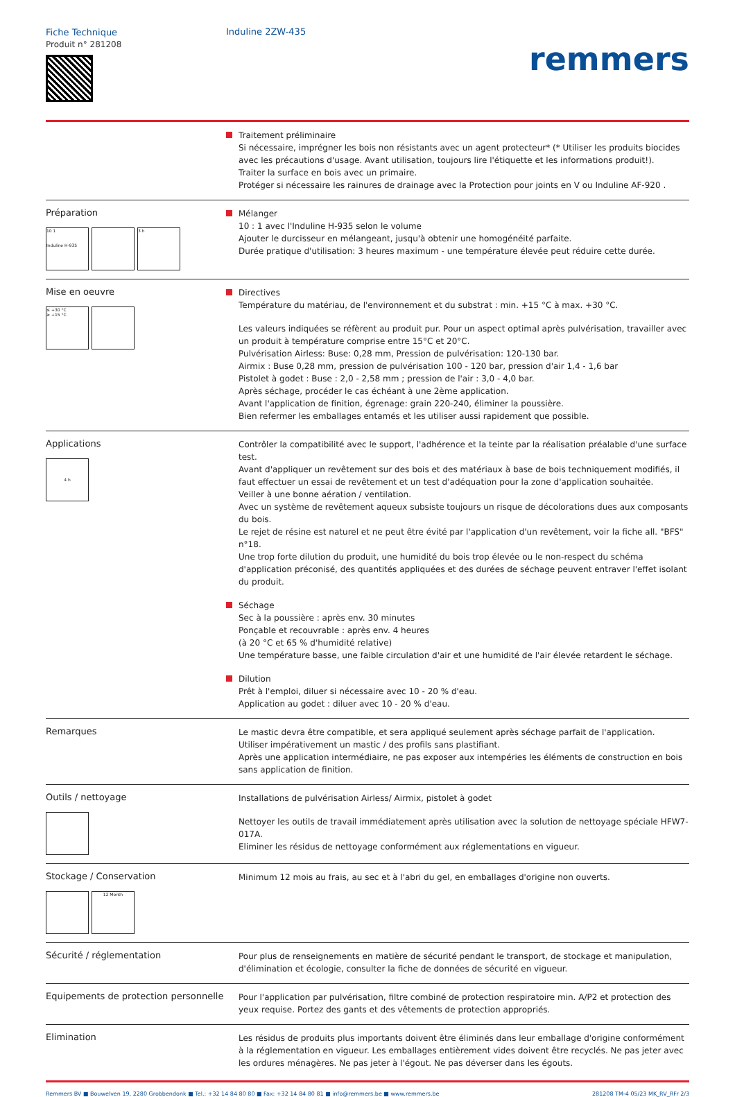Fiche Technique
Produit n° 281208
Induline 2ZW-435
remmers
Traitement préliminaire
Si nécessaire, imprégner les bois non résistants avec un agent protecteur* (* Utiliser les produits biocides avec les précautions d'usage. Avant utilisation, toujours lire l'étiquette et les informations produit!).
Traiter la surface en bois avec un primaire.
Protéger si nécessaire les rainures de drainage avec la Protection pour joints en V ou Induline AF-920 .
Préparation
10 1
Induline H-935
3 h
Mélanger
10 : 1 avec l'Induline H-935 selon le volume
Ajouter le durcisseur en mélangeant, jusqu'à obtenir une homogénéité parfaite.
Durée pratique d'utilisation: 3 heures maximum - une température élevée peut réduire cette durée.
Mise en oeuvre
≤ +30 °C
≥ +15 °C
Directives
Température du matériau, de l'environnement et du substrat : min. +15 °C à max. +30 °C.
Les valeurs indiquées se réfèrent au produit pur. Pour un aspect optimal après pulvérisation, travailler avec un produit à température comprise entre 15°C et 20°C.
Pulvérisation Airless: Buse: 0,28 mm, Pression de pulvérisation: 120-130 bar.
Airmix : Buse 0,28 mm, pression de pulvérisation 100 - 120 bar, pression d'air 1,4 - 1,6 bar
Pistolet à godet : Buse : 2,0 - 2,58 mm ; pression de l'air : 3,0 - 4,0 bar.
Après séchage, procéder le cas échéant à une 2ème application.
Avant l'application de finition, égrenage: grain 220-240, éliminer la poussière.
Bien refermer les emballages entamés et les utiliser aussi rapidement que possible.
Applications
4 h
Contrôler la compatibilité avec le support, l'adhérence et la teinte par la réalisation préalable d'une surface test.
Avant d'appliquer un revêtement sur des bois et des matériaux à base de bois techniquement modifiés, il faut effectuer un essai de revêtement et un test d'adéquation pour la zone d'application souhaitée.
Veiller à une bonne aération / ventilation.
Avec un système de revêtement aqueux subsiste toujours un risque de décolorations dues aux composants du bois.
Le rejet de résine est naturel et ne peut être évité par l'application d'un revêtement, voir la fiche all. "BFS" n°18.
Une trop forte dilution du produit, une humidité du bois trop élevée ou le non-respect du schéma d'application préconisé, des quantités appliquées et des durées de séchage peuvent entraver l'effet isolant du produit.
Séchage
Sec à la poussière : après env. 30 minutes
Ponçable et recouvrable : après env. 4 heures
(à 20 °C et 65 % d'humidité relative)
Une température basse, une faible circulation d'air et une humidité de l'air élevée retardent le séchage.
Dilution
Prêt à l'emploi, diluer si nécessaire avec 10 - 20 % d'eau.
Application au godet : diluer avec 10 - 20 % d'eau.
Remarques
Le mastic devra être compatible, et sera appliqué seulement après séchage parfait de l'application.
Utiliser impérativement un mastic / des profils sans plastifiant.
Après une application intermédiaire, ne pas exposer aux intempéries les éléments de construction en bois sans application de finition.
Outils / nettoyage
Installations de pulvérisation Airless/ Airmix, pistolet à godet
Nettoyer les outils de travail immédiatement après utilisation avec la solution de nettoyage spéciale HFW7-017A.
Eliminer les résidus de nettoyage conformément aux réglementations en vigueur.
Stockage / Conservation
12 Month
Minimum 12 mois au frais, au sec et à l'abri du gel, en emballages d'origine non ouverts.
Sécurité / réglementation
Pour plus de renseignements en matière de sécurité pendant le transport, de stockage et manipulation, d'élimination et écologie, consulter la fiche de données de sécurité en vigueur.
Equipements de protection personnelle
Pour l'application par pulvérisation, filtre combiné de protection respiratoire min. A/P2 et protection des yeux requise. Portez des gants et des vêtements de protection appropriés.
Elimination
Les résidus de produits plus importants doivent être éliminés dans leur emballage d'origine conformément à la réglementation en vigueur. Les emballages entièrement vides doivent être recyclés. Ne pas jeter avec les ordures ménagères. Ne pas jeter à l'égout. Ne pas déverser dans les égouts.
Remmers BV ■ Bouwelven 19, 2280 Grobbendonk ■ Tel.: +32 14 84 80 80 ■ Fax: +32 14 84 80 81 ■ info@remmers.be ■ www.remmers.be 281208 TM-4 05/23 MK_RV_RFr 2/3